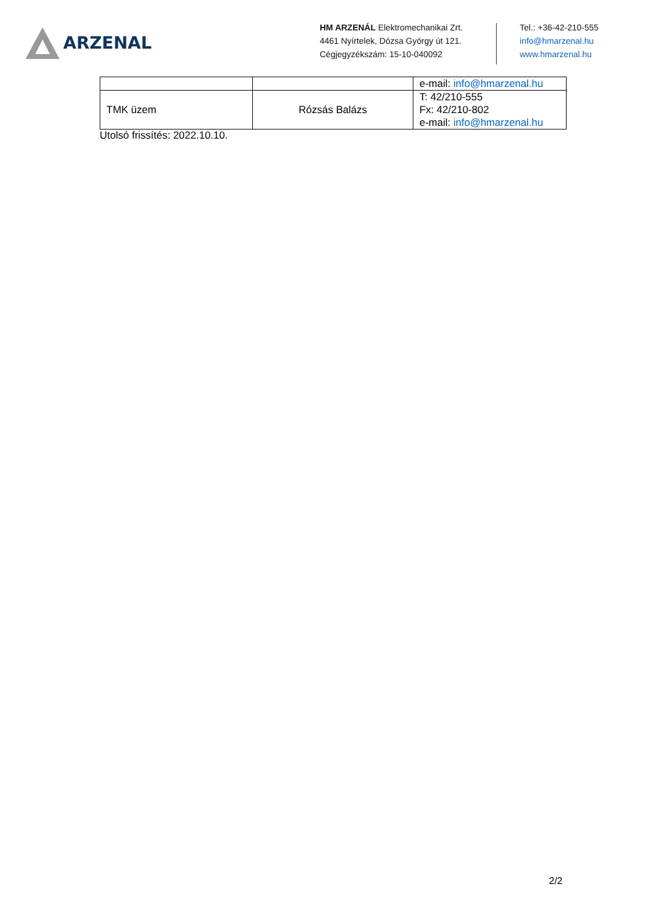ARZENAL
HM ARZENÁL Elektromechanikai Zrt.
4461 Nyírtelek, Dózsa György út 121.
Cégjegyzékszám: 15-10-040092
Tel.: +36-42-210-555
info@hmarzenal.hu
www.hmarzenal.hu
| | | e-mail: info@hmarzenal.hu |
| TMK üzem | Rózsás Balázs | T: 42/210-555 Fx: 42/210-802 e-mail: info@hmarzenal.hu |
Utolsó frissítés: 2022.10.10.
2/2